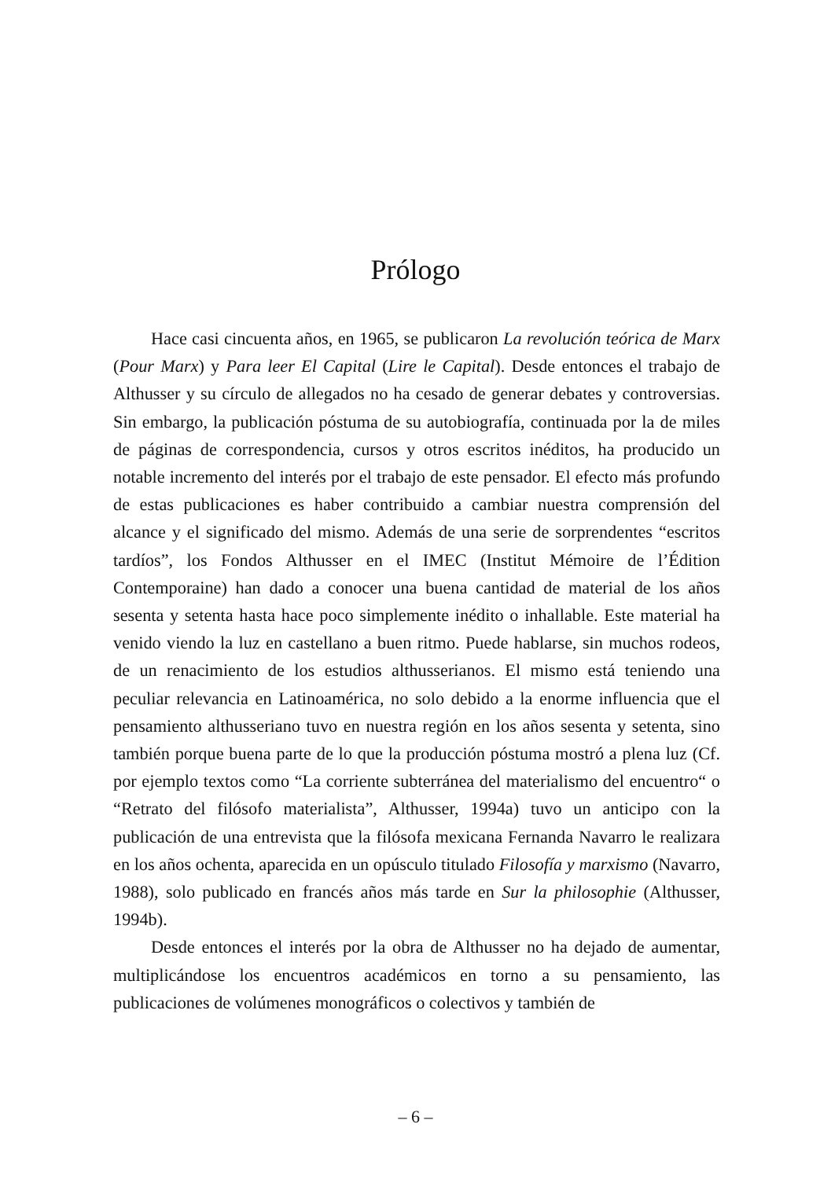Prólogo
Hace casi cincuenta años, en 1965, se publicaron La revolución teórica de Marx (Pour Marx) y Para leer El Capital (Lire le Capital). Desde entonces el trabajo de Althusser y su círculo de allegados no ha cesado de generar debates y controversias. Sin embargo, la publicación póstuma de su autobiografía, continuada por la de miles de páginas de correspondencia, cursos y otros escritos inéditos, ha producido un notable incremento del interés por el trabajo de este pensador. El efecto más profundo de estas publicaciones es haber contribuido a cambiar nuestra comprensión del alcance y el significado del mismo. Además de una serie de sorprendentes “escritos tardíos”, los Fondos Althusser en el IMEC (Institut Mémoire de l’Édition Contemporaine) han dado a conocer una buena cantidad de material de los años sesenta y setenta hasta hace poco simplemente inédito o inhallable. Este material ha venido viendo la luz en castellano a buen ritmo. Puede hablarse, sin muchos rodeos, de un renacimiento de los estudios althusserianos. El mismo está teniendo una peculiar relevancia en Latinoamérica, no solo debido a la enorme influencia que el pensamiento althusseriano tuvo en nuestra región en los años sesenta y setenta, sino también porque buena parte de lo que la producción póstuma mostró a plena luz (Cf. por ejemplo textos como “La corriente subterránea del materialismo del encuentro“ o “Retrato del filósofo materialista”, Althusser, 1994a) tuvo un anticipo con la publicación de una entrevista que la filósofa mexicana Fernanda Navarro le realizara en los años ochenta, aparecida en un opúsculo titulado Filosofía y marxismo (Navarro, 1988), solo publicado en francés años más tarde en Sur la philosophie (Althusser, 1994b).
Desde entonces el interés por la obra de Althusser no ha dejado de aumentar, multiplicándose los encuentros académicos en torno a su pensamiento, las publicaciones de volúmenes monográficos o colectivos y también de
– 6 –